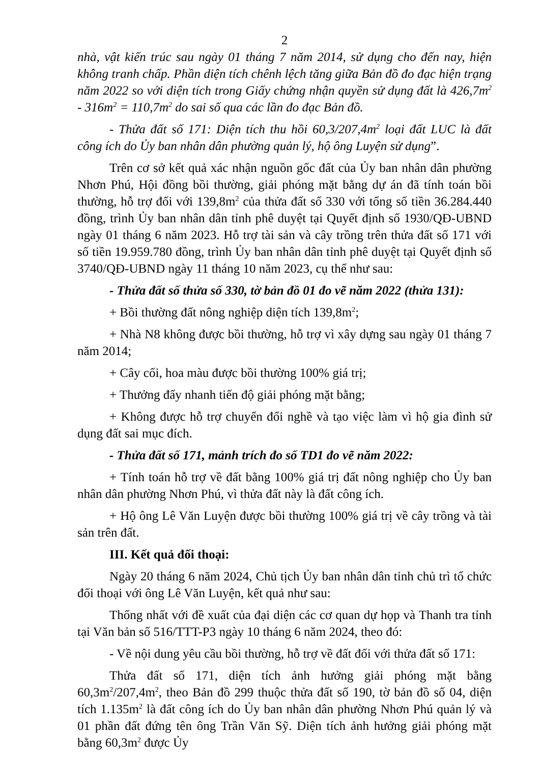2
nhà, vật kiến trúc sau ngày 01 tháng 7 năm 2014, sử dụng cho đến nay, hiện không tranh chấp. Phần diện tích chênh lệch tăng giữa Bản đồ đo đạc hiện trạng năm 2022 so với diện tích trong Giấy chứng nhận quyền sử dụng đất là 426,7m<sup>2</sup> - 316m<sup>2</sup> = 110,7m<sup>2</sup> do sai số qua các lần đo đạc Bản đồ.
- Thửa đất số 171: Diện tích thu hồi 60,3/207,4m<sup>2</sup> loại đất LUC là đất công ích do Ủy ban nhân dân phường quản lý, hộ ông Luyện sử dụng”.
Trên cơ sở kết quả xác nhận nguồn gốc đất của Ủy ban nhân dân phường Nhơn Phú, Hội đồng bồi thường, giải phóng mặt bằng dự án đã tính toán bồi thường, hỗ trợ đối với 139,8m<sup>2</sup> của thửa đất số 330 với tổng số tiền 36.284.440 đồng, trình Ủy ban nhân dân tỉnh phê duyệt tại Quyết định số 1930/QĐ-UBND ngày 01 tháng 6 năm 2023. Hỗ trợ tài sản và cây trồng trên thửa đất số 171 với số tiền 19.959.780 đồng, trình Ủy ban nhân dân tỉnh phê duyệt tại Quyết định số 3740/QĐ-UBND ngày 11 tháng 10 năm 2023, cụ thể như sau:
- Thửa đất số thửa số 330, tờ bản đồ 01 đo vẽ năm 2022 (thửa 131):
+ Bồi thường đất nông nghiệp diện tích 139,8m<sup>2</sup>;
+ Nhà N8 không được bồi thường, hỗ trợ vì xây dựng sau ngày 01 tháng 7 năm 2014;
+ Cây cối, hoa màu được bồi thường 100% giá trị;
+ Thưởng đẩy nhanh tiến độ giải phóng mặt bằng;
+ Không được hỗ trợ chuyển đổi nghề và tạo việc làm vì hộ gia đình sử dụng đất sai mục đích.
- Thửa đất số 171, mảnh trích đo số TD1 đo vẽ năm 2022:
+ Tính toán hỗ trợ về đất bằng 100% giá trị đất nông nghiệp cho Ủy ban nhân dân phường Nhơn Phú, vì thửa đất này là đất công ích.
+ Hộ ông Lê Văn Luyện được bồi thường 100% giá trị về cây trồng và tài sản trên đất.
III. Kết quả đối thoại:
Ngày 20 tháng 6 năm 2024, Chủ tịch Ủy ban nhân dân tỉnh chủ trì tổ chức đối thoại với ông Lê Văn Luyện, kết quả như sau:
Thống nhất với đề xuất của đại diện các cơ quan dự họp và Thanh tra tỉnh tại Văn bản số 516/TTT-P3 ngày 10 tháng 6 năm 2024, theo đó:
- Về nội dung yêu cầu bồi thường, hỗ trợ về đất đối với thửa đất số 171:
Thửa đất số 171, diện tích ảnh hưởng giải phóng mặt bằng 60,3m<sup>2</sup>/207,4m<sup>2</sup>, theo Bản đồ 299 thuộc thửa đất số 190, tờ bản đồ số 04, diện tích 1.135m<sup>2</sup> là đất công ích do Ủy ban nhân dân phường Nhơn Phú quản lý và 01 phần đất đứng tên ông Trần Văn Sỹ. Diện tích ảnh hưởng giải phóng mặt bằng 60,3m<sup>2</sup> được Ủy